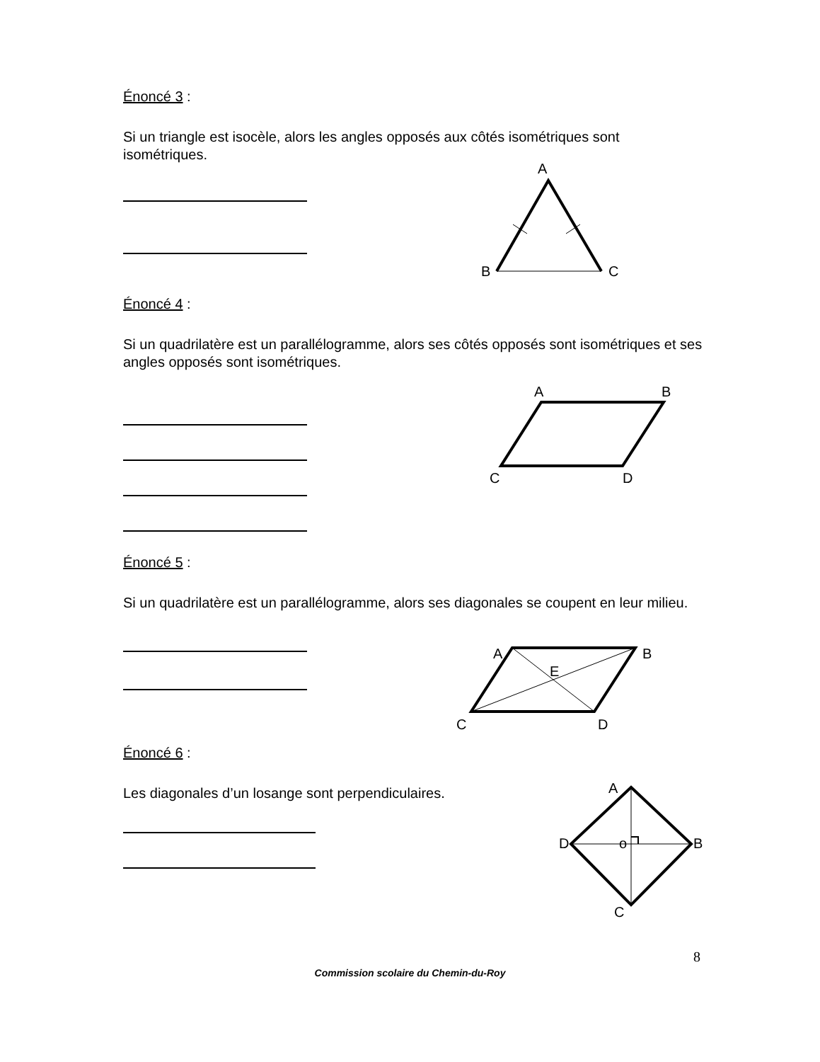Énoncé 3 :
Si un triangle est isocèle, alors les angles opposés aux côtés isométriques sont isométriques.
A
B
C
Énoncé 4 :
Si un quadrilatère est un parallélogramme, alors ses côtés opposés sont isométriques et ses angles opposés sont isométriques.
A
B
C
D
Énoncé 5 :
Si un quadrilatère est un parallélogramme, alors ses diagonales se coupent en leur milieu.
A
B
E
C
D
Énoncé 6 :
Les diagonales d’un losange sont perpendiculaires.
A
D
B
o
C
8
Commission scolaire du Chemin-du-Roy